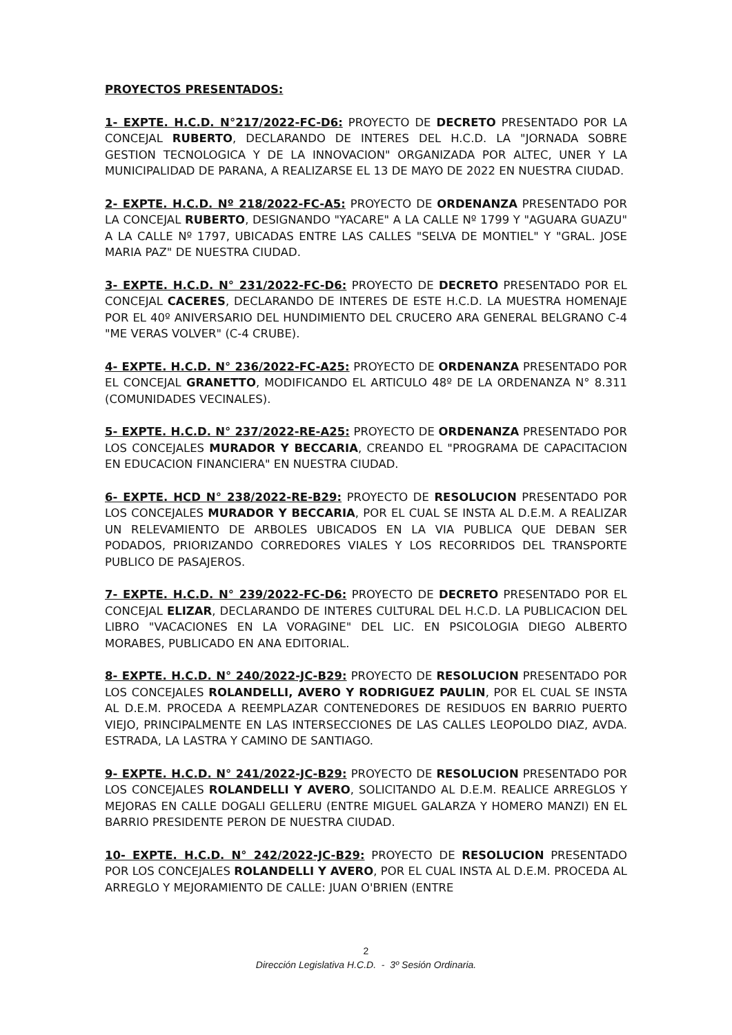PROYECTOS PRESENTADOS:
1- EXPTE. H.C.D. N°217/2022-FC-D6: PROYECTO DE DECRETO PRESENTADO POR LA CONCEJAL RUBERTO, DECLARANDO DE INTERES DEL H.C.D. LA "JORNADA SOBRE GESTION TECNOLOGICA Y DE LA INNOVACION" ORGANIZADA POR ALTEC, UNER Y LA MUNICIPALIDAD DE PARANA, A REALIZARSE EL 13 DE MAYO DE 2022 EN NUESTRA CIUDAD.
2- EXPTE. H.C.D. Nº 218/2022-FC-A5: PROYECTO DE ORDENANZA PRESENTADO POR LA CONCEJAL RUBERTO, DESIGNANDO "YACARE" A LA CALLE Nº 1799 Y "AGUARA GUAZU" A LA CALLE Nº 1797, UBICADAS ENTRE LAS CALLES "SELVA DE MONTIEL" Y "GRAL. JOSE MARIA PAZ" DE NUESTRA CIUDAD.
3- EXPTE. H.C.D. N° 231/2022-FC-D6: PROYECTO DE DECRETO PRESENTADO POR EL CONCEJAL CACERES, DECLARANDO DE INTERES DE ESTE H.C.D. LA MUESTRA HOMENAJE POR EL 40º ANIVERSARIO DEL HUNDIMIENTO DEL CRUCERO ARA GENERAL BELGRANO C-4 "ME VERAS VOLVER" (C-4 CRUBE).
4- EXPTE. H.C.D. N° 236/2022-FC-A25: PROYECTO DE ORDENANZA PRESENTADO POR EL CONCEJAL GRANETTO, MODIFICANDO EL ARTICULO 48º DE LA ORDENANZA N° 8.311 (COMUNIDADES VECINALES).
5- EXPTE. H.C.D. N° 237/2022-RE-A25: PROYECTO DE ORDENANZA PRESENTADO POR LOS CONCEJALES MURADOR Y BECCARIA, CREANDO EL "PROGRAMA DE CAPACITACION EN EDUCACION FINANCIERA" EN NUESTRA CIUDAD.
6- EXPTE. HCD N° 238/2022-RE-B29: PROYECTO DE RESOLUCION PRESENTADO POR LOS CONCEJALES MURADOR Y BECCARIA, POR EL CUAL SE INSTA AL D.E.M. A REALIZAR UN RELEVAMIENTO DE ARBOLES UBICADOS EN LA VIA PUBLICA QUE DEBAN SER PODADOS, PRIORIZANDO CORREDORES VIALES Y LOS RECORRIDOS DEL TRANSPORTE PUBLICO DE PASAJEROS.
7- EXPTE. H.C.D. N° 239/2022-FC-D6: PROYECTO DE DECRETO PRESENTADO POR EL CONCEJAL ELIZAR, DECLARANDO DE INTERES CULTURAL DEL H.C.D. LA PUBLICACION DEL LIBRO "VACACIONES EN LA VORAGINE" DEL LIC. EN PSICOLOGIA DIEGO ALBERTO MORABES, PUBLICADO EN ANA EDITORIAL.
8- EXPTE. H.C.D. N° 240/2022-JC-B29: PROYECTO DE RESOLUCION PRESENTADO POR LOS CONCEJALES ROLANDELLI, AVERO Y RODRIGUEZ PAULIN, POR EL CUAL SE INSTA AL D.E.M. PROCEDA A REEMPLAZAR CONTENEDORES DE RESIDUOS EN BARRIO PUERTO VIEJO, PRINCIPALMENTE EN LAS INTERSECCIONES DE LAS CALLES LEOPOLDO DIAZ, AVDA. ESTRADA, LA LASTRA Y CAMINO DE SANTIAGO.
9- EXPTE. H.C.D. N° 241/2022-JC-B29: PROYECTO DE RESOLUCION PRESENTADO POR LOS CONCEJALES ROLANDELLI Y AVERO, SOLICITANDO AL D.E.M. REALICE ARREGLOS Y MEJORAS EN CALLE DOGALI GELLERU (ENTRE MIGUEL GALARZA Y HOMERO MANZI) EN EL BARRIO PRESIDENTE PERON DE NUESTRA CIUDAD.
10- EXPTE. H.C.D. N° 242/2022-JC-B29: PROYECTO DE RESOLUCION PRESENTADO POR LOS CONCEJALES ROLANDELLI Y AVERO, POR EL CUAL INSTA AL D.E.M. PROCEDA AL ARREGLO Y MEJORAMIENTO DE CALLE: JUAN O'BRIEN (ENTRE
2
Dirección Legislativa H.C.D. - 3º Sesión Ordinaria.